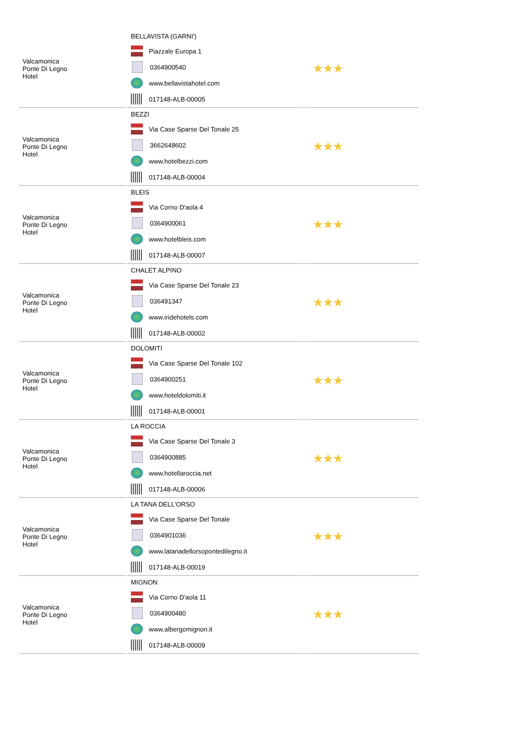| Valcamonica Ponte Di Legno Hotel | BELLAVISTA (GARNI') Piazzale Europa 1 0364900540 www.bellavistahotel.com 017148-ALB-00005 | | ★★★ |
| Valcamonica Ponte Di Legno Hotel | BEZZI Via Case Sparse Del Tonale 25 3662648602 www.hotelbezzi.com 017148-ALB-00004 | | ★★★ |
| Valcamonica Ponte Di Legno Hotel | BLEIS Via Corno D'aola 4 0364900061 www.hotelbleis.com 017148-ALB-00007 | | ★★★ |
| Valcamonica Ponte Di Legno Hotel | CHALET ALPINO Via Case Sparse Del Tonale 23 036491347 www.iridehotels.com 017148-ALB-00002 | | ★★★ |
| Valcamonica Ponte Di Legno Hotel | DOLOMITI Via Case Sparse Del Tonale 102 0364900251 www.hoteldolomiti.it 017148-ALB-00001 | | ★★★ |
| Valcamonica Ponte Di Legno Hotel | LA ROCCIA Via Case Sparse Del Tonale 3 0364900885 www.hotellaroccia.net 017148-ALB-00006 | | ★★★ |
| Valcamonica Ponte Di Legno Hotel | LA TANA DELL'ORSO Via Case Sparse Del Tonale 0364901036 www.latanadellorsopontedilegno.it 017148-ALB-00019 | | ★★★ |
| Valcamonica Ponte Di Legno Hotel | MIGNON Via Corno D'aola 11 0364900480 www.albergomignon.it 017148-ALB-00009 | | ★★★ |